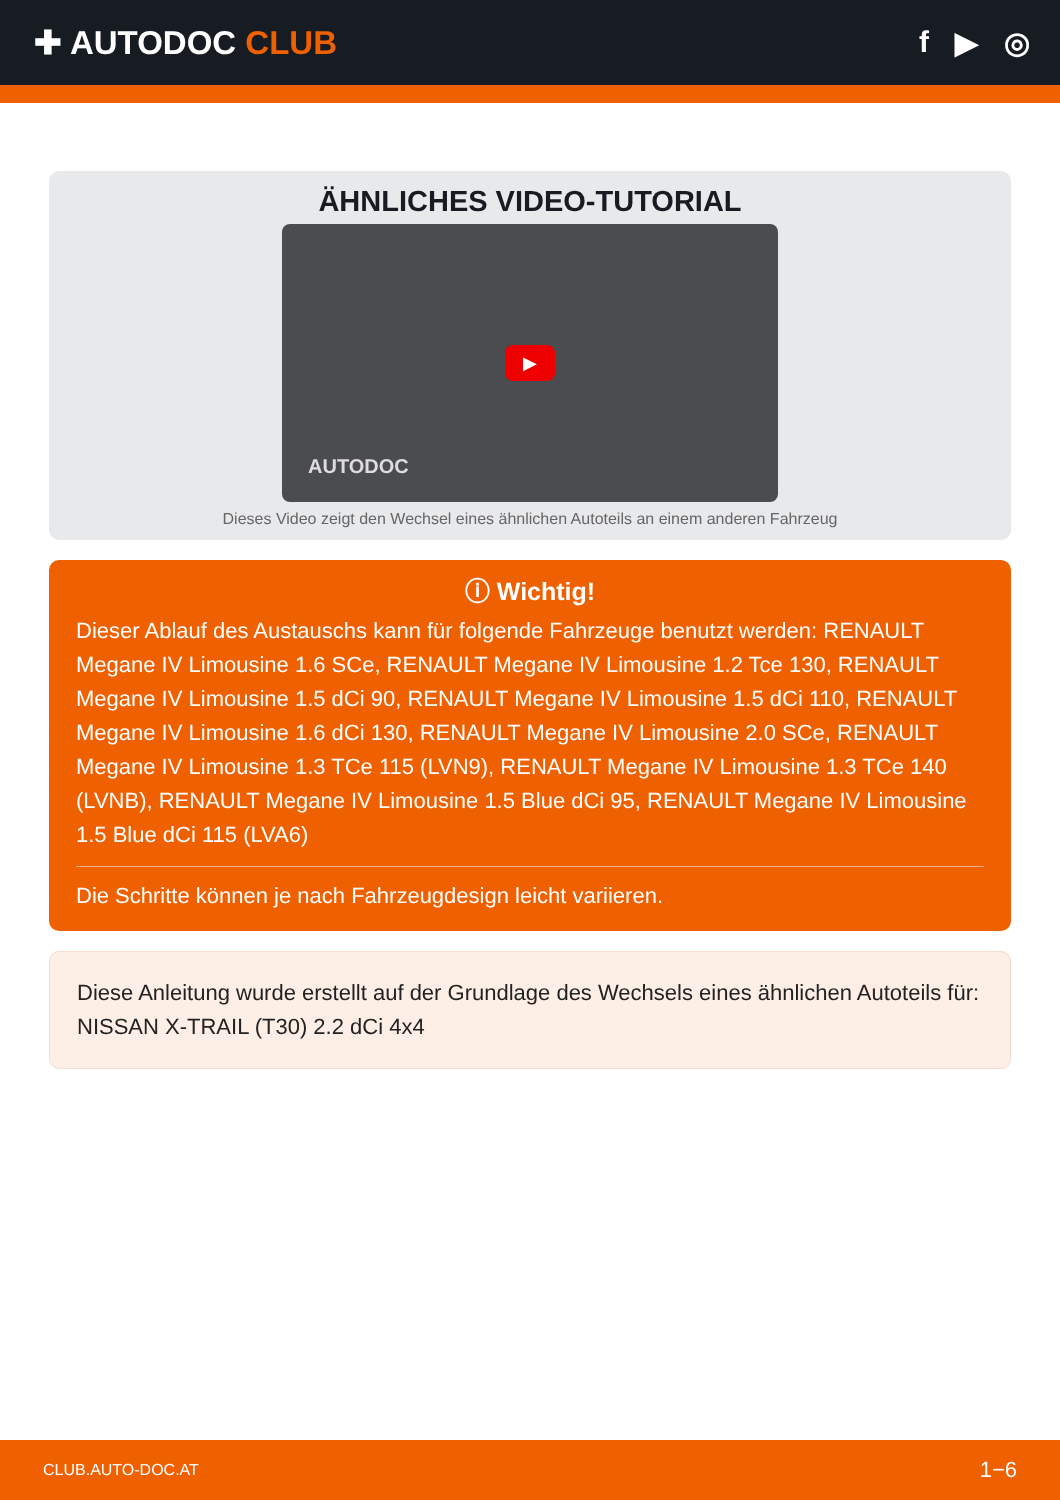✚ AUTODOC CLUB f ▶ ◎
ÄHNLICHES VIDEO-TUTORIAL
▶
AUTODOC
Dieses Video zeigt den Wechsel eines ähnlichen Autoteils an einem anderen Fahrzeug
ⓘ Wichtig!
Dieser Ablauf des Austauschs kann für folgende Fahrzeuge benutzt werden: RENAULT Megane IV Limousine 1.6 SCe, RENAULT Megane IV Limousine 1.2 Tce 130, RENAULT Megane IV Limousine 1.5 dCi 90, RENAULT Megane IV Limousine 1.5 dCi 110, RENAULT Megane IV Limousine 1.6 dCi 130, RENAULT Megane IV Limousine 2.0 SCe, RENAULT Megane IV Limousine 1.3 TCe 115 (LVN9), RENAULT Megane IV Limousine 1.3 TCe 140 (LVNB), RENAULT Megane IV Limousine 1.5 Blue dCi 95, RENAULT Megane IV Limousine 1.5 Blue dCi 115 (LVA6)
Die Schritte können je nach Fahrzeugdesign leicht variieren.
Diese Anleitung wurde erstellt auf der Grundlage des Wechsels eines ähnlichen Autoteils für: NISSAN X-TRAIL (T30) 2.2 dCi 4x4
CLUB.AUTO-DOC.AT 1−6